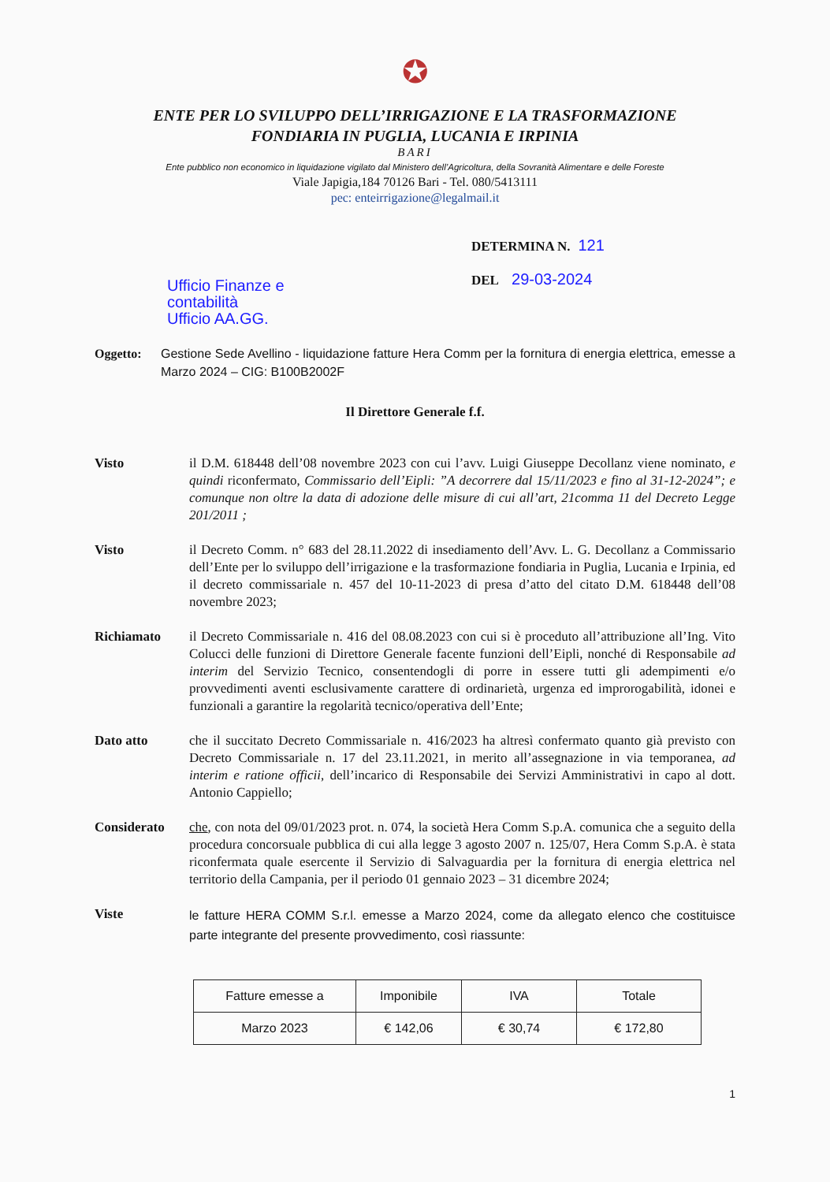✪
ENTE PER LO SVILUPPO DELL’IRRIGAZIONE E LA TRASFORMAZIONE
FONDIARIA IN PUGLIA, LUCANIA E IRPINIA
BARI
Ente pubblico non economico in liquidazione vigilato dal Ministero dell’Agricoltura, della Sovranità Alimentare e delle Foreste
Viale Japigia,184 70126 Bari - Tel. 080/5413111
pec: enteirrigazione@legalmail.it
Ufficio Finanze e contabilità
Ufficio AA.GG.
DETERMINA N. 121
DEL 29-03-2024
Oggetto: Gestione Sede Avellino - liquidazione fatture Hera Comm per la fornitura di energia elettrica, emesse a Marzo 2024 – CIG: B100B2002F
Il Direttore Generale f.f.
Visto il D.M. 618448 dell’08 novembre 2023 con cui l’avv. Luigi Giuseppe Decollanz viene nominato, e quindi riconfermato, Commissario dell’Eipli: ”A decorrere dal 15/11/2023 e fino al 31-12-2024”; e comunque non oltre la data di adozione delle misure di cui all’art, 21comma 11 del Decreto Legge 201/2011 ;
Visto il Decreto Comm. n° 683 del 28.11.2022 di insediamento dell’Avv. L. G. Decollanz a Commissario dell’Ente per lo sviluppo dell’irrigazione e la trasformazione fondiaria in Puglia, Lucania e Irpinia, ed il decreto commissariale n. 457 del 10-11-2023 di presa d’atto del citato D.M. 618448 dell’08 novembre 2023;
Richiamato il Decreto Commissariale n. 416 del 08.08.2023 con cui si è proceduto all’attribuzione all’Ing. Vito Colucci delle funzioni di Direttore Generale facente funzioni dell’Eipli, nonché di Responsabile ad interim del Servizio Tecnico, consentendogli di porre in essere tutti gli adempimenti e/o provvedimenti aventi esclusivamente carattere di ordinarietà, urgenza ed improrogabilità, idonei e funzionali a garantire la regolarità tecnico/operativa dell’Ente;
Dato atto che il succitato Decreto Commissariale n. 416/2023 ha altresì confermato quanto già previsto con Decreto Commissariale n. 17 del 23.11.2021, in merito all’assegnazione in via temporanea, ad interim e ratione officii, dell’incarico di Responsabile dei Servizi Amministrativi in capo al dott. Antonio Cappiello;
Considerato che, con nota del 09/01/2023 prot. n. 074, la società Hera Comm S.p.A. comunica che a seguito della procedura concorsuale pubblica di cui alla legge 3 agosto 2007 n. 125/07, Hera Comm S.p.A. è stata riconfermata quale esercente il Servizio di Salvaguardia per la fornitura di energia elettrica nel territorio della Campania, per il periodo 01 gennaio 2023 – 31 dicembre 2024;
Viste
le fatture HERA COMM S.r.l. emesse a Marzo 2024, come da allegato elenco che costituisce parte integrante del presente provvedimento, così riassunte:
| Fatture emesse a | Imponibile | IVA | Totale |
| --- | --- | --- | --- |
| Marzo 2023 | € 142,06 | € 30,74 | € 172,80 |
1